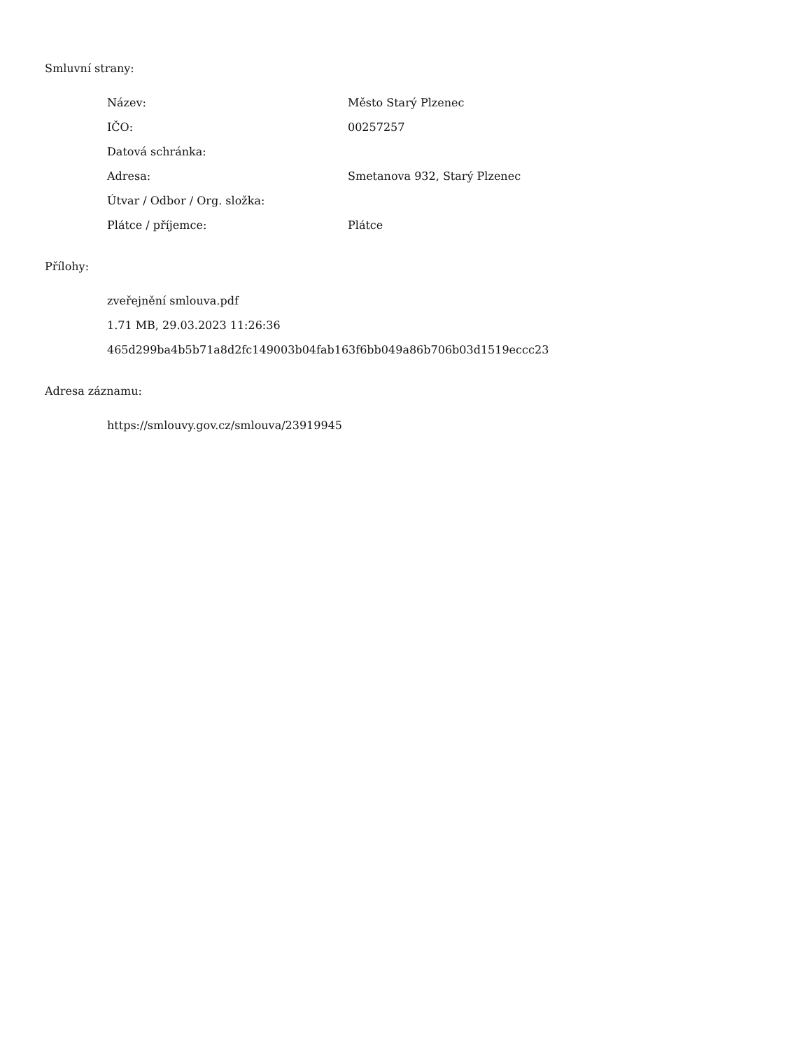Smluvní strany:
| Název: | Město Starý Plzenec |
| IČO: | 00257257 |
| Datová schránka: | |
| Adresa: | Smetanova 932, Starý Plzenec |
| Útvar / Odbor / Org. složka: | |
| Plátce / příjemce: | Plátce |
Přílohy:
zveřejnění smlouva.pdf
1.71 MB, 29.03.2023 11:26:36
465d299ba4b5b71a8d2fc149003b04fab163f6bb049a86b706b03d1519eccc23
Adresa záznamu:
https://smlouvy.gov.cz/smlouva/23919945